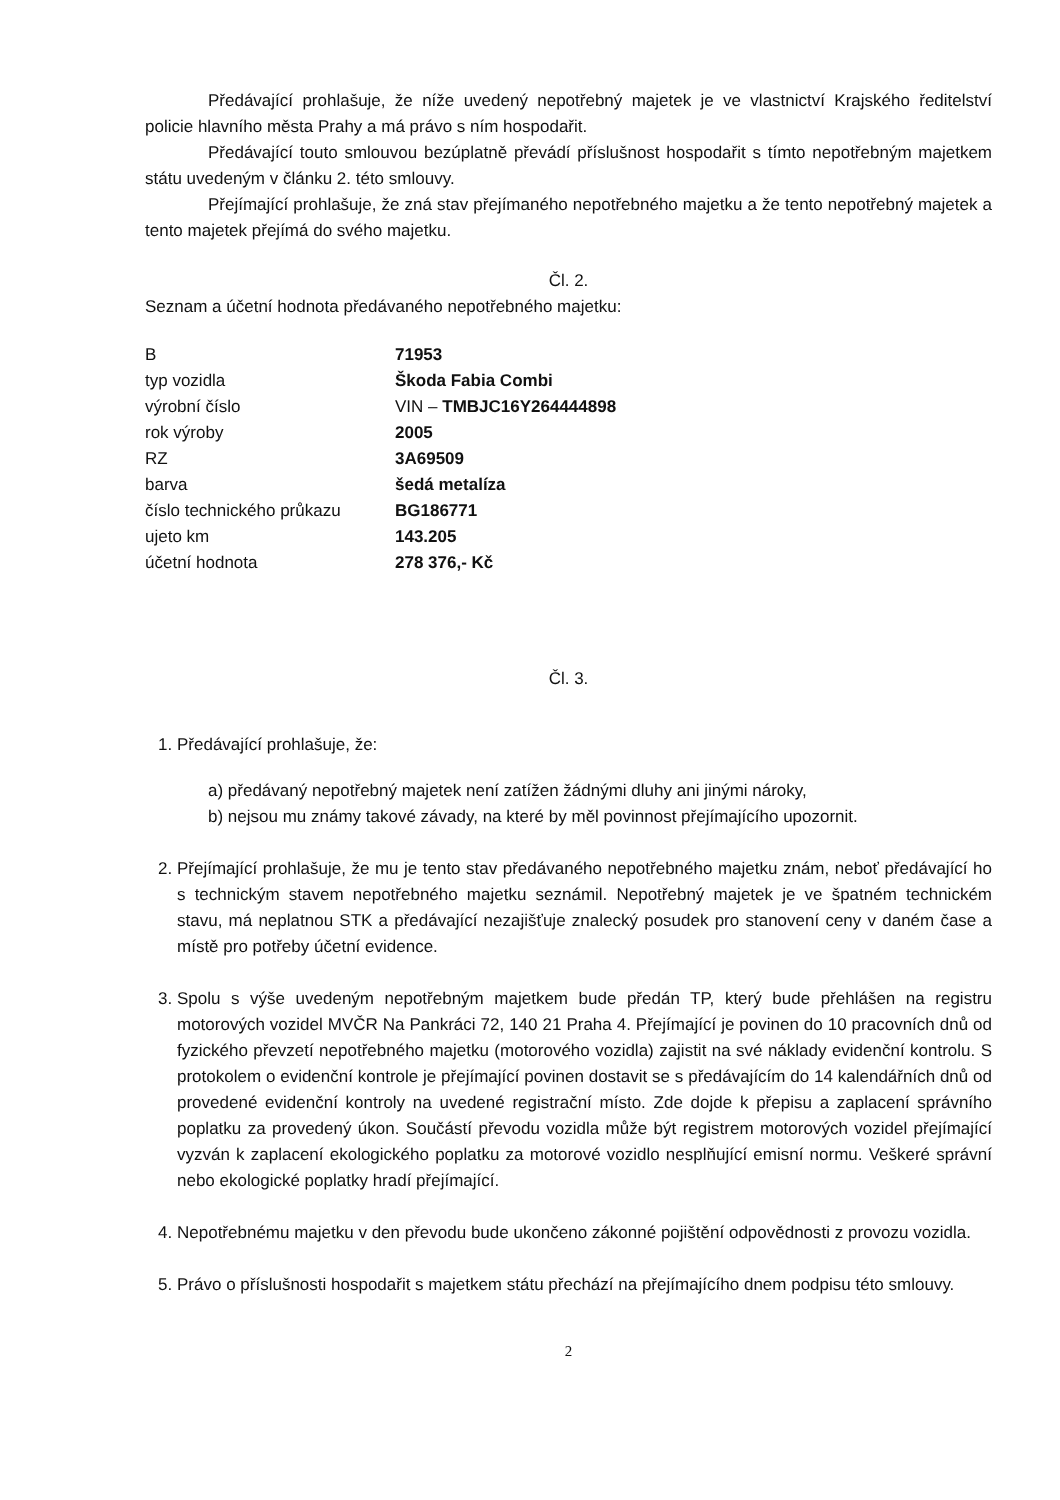Předávající prohlašuje, že níže uvedený nepotřebný majetek je ve vlastnictví Krajského ředitelství policie hlavního města Prahy a má právo s ním hospodařit.
Předávající touto smlouvou bezúplatně převádí příslušnost hospodařit s tímto nepotřebným majetkem státu uvedeným v článku 2. této smlouvy.
Přejímající prohlašuje, že zná stav přejímaného nepotřebného majetku a že tento nepotřebný majetek a tento majetek přejímá do svého majetku.
Čl. 2.
Seznam a účetní hodnota předávaného nepotřebného majetku:
| B | 71953 |
| typ vozidla | Škoda Fabia Combi |
| výrobní číslo | VIN – TMBJC16Y264444898 |
| rok výroby | 2005 |
| RZ | 3A69509 |
| barva | šedá metalíza |
| číslo technického průkazu | BG186771 |
| ujeto km | 143.205 |
| účetní hodnota | 278 376,- Kč |
Čl. 3.
1. Předávající prohlašuje, že:
a) předávaný nepotřebný majetek není zatížen žádnými dluhy ani jinými nároky,
b) nejsou mu známy takové závady, na které by měl povinnost přejímajícího upozornit.
2. Přejímající prohlašuje, že mu je tento stav předávaného nepotřebného majetku znám, neboť předávající ho s technickým stavem nepotřebného majetku seznámil. Nepotřebný majetek je ve špatném technickém stavu, má neplatnou STK a předávající nezajišťuje znalecký posudek pro stanovení ceny v daném čase a místě pro potřeby účetní evidence.
3. Spolu s výše uvedeným nepotřebným majetkem bude předán TP, který bude přehlášen na registru motorových vozidel MVČR Na Pankráci 72, 140 21 Praha 4. Přejímající je povinen do 10 pracovních dnů od fyzického převzetí nepotřebného majetku (motorového vozidla) zajistit na své náklady evidenční kontrolu. S protokolem o evidenční kontrole je přejímající povinen dostavit se s předávajícím do 14 kalendářních dnů od provedené evidenční kontroly na uvedené registrační místo. Zde dojde k přepisu a zaplacení správního poplatku za provedený úkon. Součástí převodu vozidla může být registrem motorových vozidel přejímající vyzván k zaplacení ekologického poplatku za motorové vozidlo nesplňující emisní normu. Veškeré správní nebo ekologické poplatky hradí přejímající.
4. Nepotřebnému majetku v den převodu bude ukončeno zákonné pojištění odpovědnosti z provozu vozidla.
5. Právo o příslušnosti hospodařit s majetkem státu přechází na přejímajícího dnem podpisu této smlouvy.
2